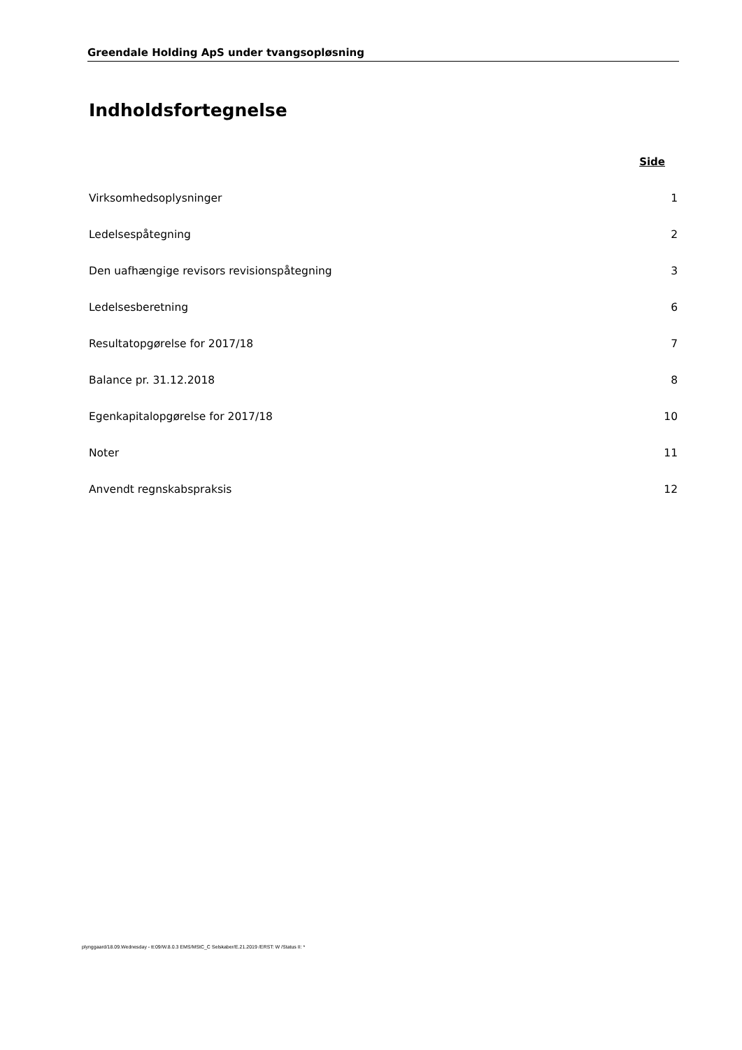Greendale Holding ApS under tvangsopløsning
Indholdsfortegnelse
Side
Virksomhedsoplysninger 1
Ledelsespåtegning 2
Den uafhængige revisors revisionspåtegning 3
Ledelsesberetning 6
Resultatopgørelse for 2017/18 7
Balance pr. 31.12.2018 8
Egenkapitalopgørelse for 2017/18 10
Noter 11
Anvendt regnskabspraksis 12
plynggaard/18.09.Wednesday - tt:09/W.8.0.3 EMS/MStC_C Selskaber/E.21.2019 /ERST: W /Status II: *